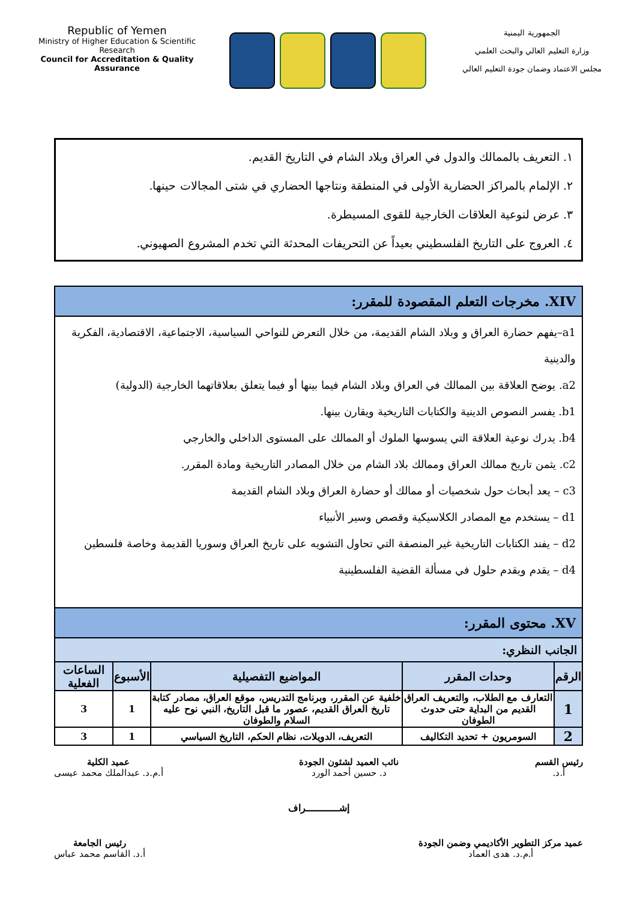Republic of Yemen
Ministry of Higher Education & Scientific Research
Council for Accreditation & Quality Assurance
الجمهورية اليمنية
وزارة التعليم العالي والبحث العلمي
مجلس الاعتماد وضمان جودة التعليم العالي
١. التعريف بالممالك والدول في العراق وبلاد الشام في التاريخ القديم.
٢. الإلمام بالمراكز الحضارية الأولى في المنطقة ونتاجها الحضاري في شتى المجالات حينها.
٣. عرض لنوعية العلاقات الخارجية للقوى المسيطرة.
٤. العروج على التاريخ الفلسطيني بعيداً عن التحريفات المحدثة التي تخدم المشروع الصهيوني.
| XIV. مخرجات التعلم المقصودة للمقرر: | | | | |
| a1–يفهم حضارة العراق و وبلاد الشام القديمة، من خلال التعرض للنواحي السياسية، الاجتماعية، الاقتصادية، الفكرية والدينية a2. يوضح العلاقة بين الممالك في العراق وبلاد الشام فيما بينها أو فيما يتعلق بعلاقاتهما الخارجية (الدولية) b1. يفسر النصوص الدينية والكتابات التاريخية ويقارن بينها. b4. يدرك نوعية العلاقة التي يسوسها الملوك أو الممالك على المستوى الداخلي والخارجي c2. يثمن تاريخ ممالك العراق وممالك بلاد الشام من خلال المصادر التاريخية ومادة المقرر. c3 – يعد أبحاث حول شخصيات أو ممالك أو حضارة العراق وبلاد الشام القديمة d1 – يستخدم مع المصادر الكلاسيكية وقصص وسير الأنبياء d2 – يفند الكتابات التاريخية غير المنصفة التي تحاول التشويه على تاريخ العراق وسوريا القديمة وخاصة فلسطين d4 – يقدم ويقدم حلول في مسألة القضية الفلسطينية | | | | |
| XV. محتوى المقرر: | | | | |
| الجانب النظري: | | | | |
| الرقم | وحدات المقرر | المواضيع التفصيلية | الأسبوع | الساعات الفعلية |
| 1 | التعارف مع الطلاب، والتعريف العراق القديم من البداية حتى حدوث الطوفان | خلفية عن المقرر، وبرنامج التدريس، موقع العراق، مصادر كتابة تاريخ العراق القديم، عصور ما قبل التاريخ، النبي نوح عليه السلام والطوفان | 1 | 3 |
| 2 | السومريون + تحديد التكاليف | التعريف، الدويلات، نظام الحكم، التاريخ السياسي | 1 | 3 |
رئيس القسم
أ.د.
نائب العميد لشئون الجودة
د. حسين أحمد الورد
عميد الكلية
أ.م.د. عبدالملك محمد عيسى
إشـــــــــــراف
عميد مركز التطوير الأكاديمي وضمن الجودة
أ.م.د. هدى العماد
رئيس الجامعة
أ.د. القاسم محمد عباس